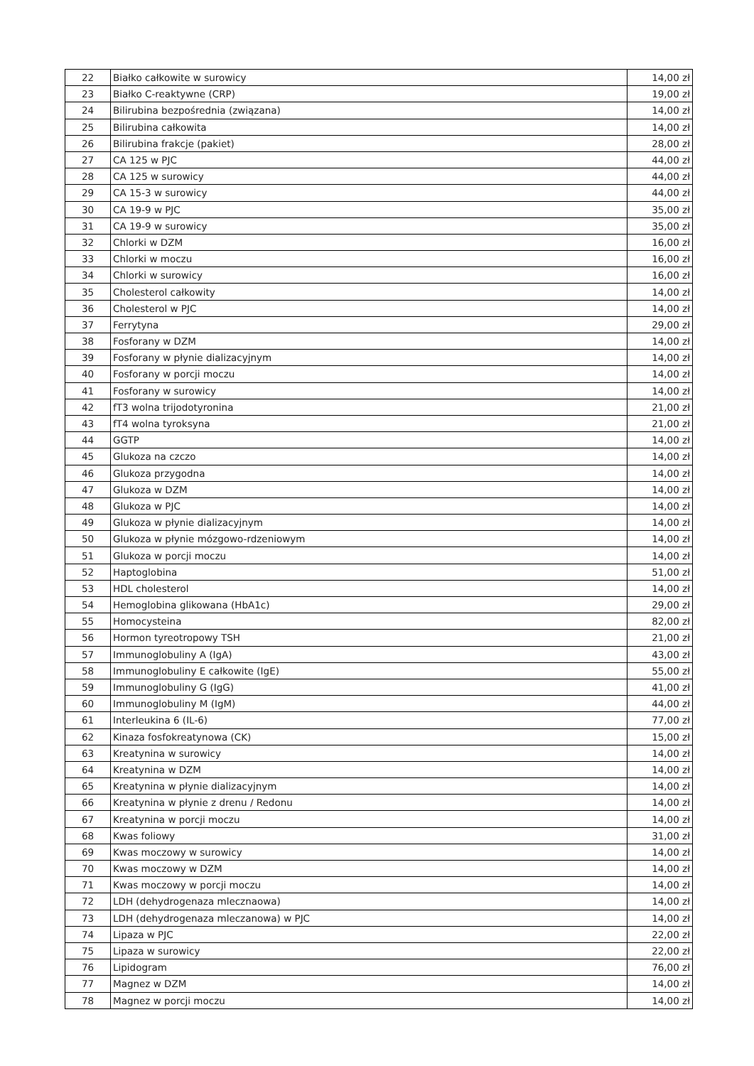| 22 | Białko całkowite w surowicy | 14,00 zł |
| 23 | Białko C-reaktywne (CRP) | 19,00 zł |
| 24 | Bilirubina bezpośrednia (związana) | 14,00 zł |
| 25 | Bilirubina całkowita | 14,00 zł |
| 26 | Bilirubina frakcje (pakiet) | 28,00 zł |
| 27 | CA 125 w PJC | 44,00 zł |
| 28 | CA 125 w surowicy | 44,00 zł |
| 29 | CA 15-3 w surowicy | 44,00 zł |
| 30 | CA 19-9 w PJC | 35,00 zł |
| 31 | CA 19-9 w surowicy | 35,00 zł |
| 32 | Chlorki w DZM | 16,00 zł |
| 33 | Chlorki w moczu | 16,00 zł |
| 34 | Chlorki w surowicy | 16,00 zł |
| 35 | Cholesterol całkowity | 14,00 zł |
| 36 | Cholesterol w PJC | 14,00 zł |
| 37 | Ferrytyna | 29,00 zł |
| 38 | Fosforany w DZM | 14,00 zł |
| 39 | Fosforany w płynie dializacyjnym | 14,00 zł |
| 40 | Fosforany w porcji moczu | 14,00 zł |
| 41 | Fosforany w surowicy | 14,00 zł |
| 42 | fT3 wolna trijodotyronina | 21,00 zł |
| 43 | fT4 wolna tyroksyna | 21,00 zł |
| 44 | GGTP | 14,00 zł |
| 45 | Glukoza na czczo | 14,00 zł |
| 46 | Glukoza przygodna | 14,00 zł |
| 47 | Glukoza w DZM | 14,00 zł |
| 48 | Glukoza w PJC | 14,00 zł |
| 49 | Glukoza w płynie dializacyjnym | 14,00 zł |
| 50 | Glukoza w płynie mózgowo-rdzeniowym | 14,00 zł |
| 51 | Glukoza w porcji moczu | 14,00 zł |
| 52 | Haptoglobina | 51,00 zł |
| 53 | HDL cholesterol | 14,00 zł |
| 54 | Hemoglobina glikowana (HbA1c) | 29,00 zł |
| 55 | Homocysteina | 82,00 zł |
| 56 | Hormon tyreotropowy TSH | 21,00 zł |
| 57 | Immunoglobuliny A (IgA) | 43,00 zł |
| 58 | Immunoglobuliny E całkowite (IgE) | 55,00 zł |
| 59 | Immunoglobuliny G (IgG) | 41,00 zł |
| 60 | Immunoglobuliny M (IgM) | 44,00 zł |
| 61 | Interleukina 6 (IL-6) | 77,00 zł |
| 62 | Kinaza fosfokreatynowa (CK) | 15,00 zł |
| 63 | Kreatynina w surowicy | 14,00 zł |
| 64 | Kreatynina w DZM | 14,00 zł |
| 65 | Kreatynina w płynie dializacyjnym | 14,00 zł |
| 66 | Kreatynina w płynie z drenu / Redonu | 14,00 zł |
| 67 | Kreatynina w porcji moczu | 14,00 zł |
| 68 | Kwas foliowy | 31,00 zł |
| 69 | Kwas moczowy w surowicy | 14,00 zł |
| 70 | Kwas moczowy w DZM | 14,00 zł |
| 71 | Kwas moczowy w porcji moczu | 14,00 zł |
| 72 | LDH (dehydrogenaza mlecznaowa) | 14,00 zł |
| 73 | LDH (dehydrogenaza mleczanowa) w PJC | 14,00 zł |
| 74 | Lipaza w PJC | 22,00 zł |
| 75 | Lipaza w surowicy | 22,00 zł |
| 76 | Lipidogram | 76,00 zł |
| 77 | Magnez w DZM | 14,00 zł |
| 78 | Magnez w porcji moczu | 14,00 zł |